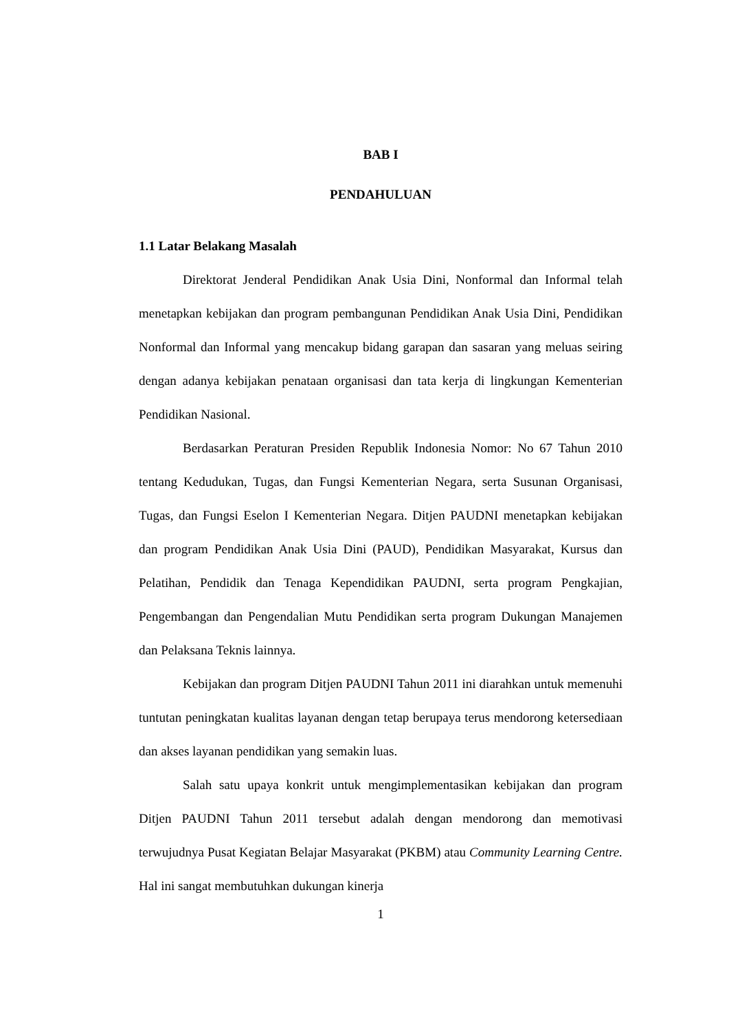BAB I
PENDAHULUAN
1.1 Latar Belakang Masalah
Direktorat Jenderal Pendidikan Anak Usia Dini, Nonformal dan Informal telah menetapkan kebijakan dan program pembangunan Pendidikan Anak Usia Dini, Pendidikan Nonformal dan Informal yang mencakup bidang garapan dan sasaran yang meluas seiring dengan adanya kebijakan penataan organisasi dan tata kerja di lingkungan Kementerian Pendidikan Nasional.
Berdasarkan Peraturan Presiden Republik Indonesia Nomor: No 67 Tahun 2010 tentang Kedudukan, Tugas, dan Fungsi Kementerian Negara, serta Susunan Organisasi, Tugas, dan Fungsi Eselon I Kementerian Negara. Ditjen PAUDNI menetapkan kebijakan dan program Pendidikan Anak Usia Dini (PAUD), Pendidikan Masyarakat, Kursus dan Pelatihan, Pendidik dan Tenaga Kependidikan PAUDNI, serta program Pengkajian, Pengembangan dan Pengendalian Mutu Pendidikan serta program Dukungan Manajemen dan Pelaksana Teknis lainnya.
Kebijakan dan program Ditjen PAUDNI Tahun 2011 ini diarahkan untuk memenuhi tuntutan peningkatan kualitas layanan dengan tetap berupaya terus mendorong ketersediaan dan akses layanan pendidikan yang semakin luas.
Salah satu upaya konkrit untuk mengimplementasikan kebijakan dan program Ditjen PAUDNI Tahun 2011 tersebut adalah dengan mendorong dan memotivasi terwujudnya Pusat Kegiatan Belajar Masyarakat (PKBM) atau Community Learning Centre. Hal ini sangat membutuhkan dukungan kinerja
1